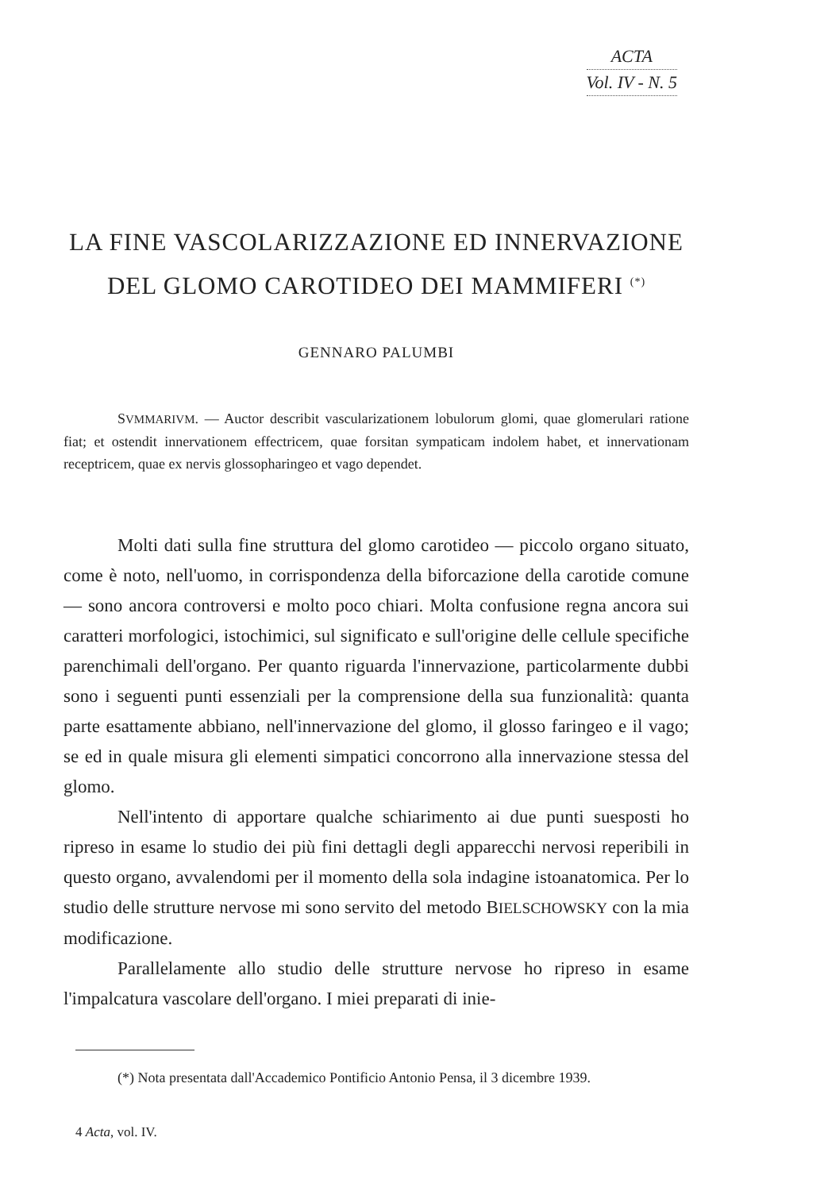ACTA
Vol. IV - N. 5
LA FINE VASCOLARIZZAZIONE ED INNERVAZIONE
DEL GLOMO CAROTIDEO DEI MAMMIFERI <sup>(*)</sup>
GENNARO PALUMBI
SVMMARIVM. — Auctor describit vascularizationem lobulorum glomi, quae glomerulari ratione fiat; et ostendit innervationem effectricem, quae forsitan sympaticam indolem habet, et innervationam receptricem, quae ex nervis glossopharingeo et vago dependet.
Molti dati sulla fine struttura del glomo carotideo — piccolo organo situato, come è noto, nell'uomo, in corrispondenza della biforcazione della carotide comune — sono ancora controversi e molto poco chiari. Molta confusione regna ancora sui caratteri morfologici, istochimici, sul significato e sull'origine delle cellule specifiche parenchimali dell'organo. Per quanto riguarda l'innervazione, particolarmente dubbi sono i seguenti punti essenziali per la comprensione della sua funzionalità: quanta parte esattamente abbiano, nell'innervazione del glomo, il glosso faringeo e il vago; se ed in quale misura gli elementi simpatici concorrono alla innervazione stessa del glomo.
Nell'intento di apportare qualche schiarimento ai due punti suesposti ho ripreso in esame lo studio dei più fini dettagli degli apparecchi nervosi reperibili in questo organo, avvalendomi per il momento della sola indagine istoanatomica. Per lo studio delle strutture nervose mi sono servito del metodo BIELSCHOWSKY con la mia modificazione.
Parallelamente allo studio delle strutture nervose ho ripreso in esame l'impalcatura vascolare dell'organo. I miei preparati di inie-
(*) Nota presentata dall'Accademico Pontificio Antonio Pensa, il 3 dicembre 1939.
4 Acta, vol. IV.